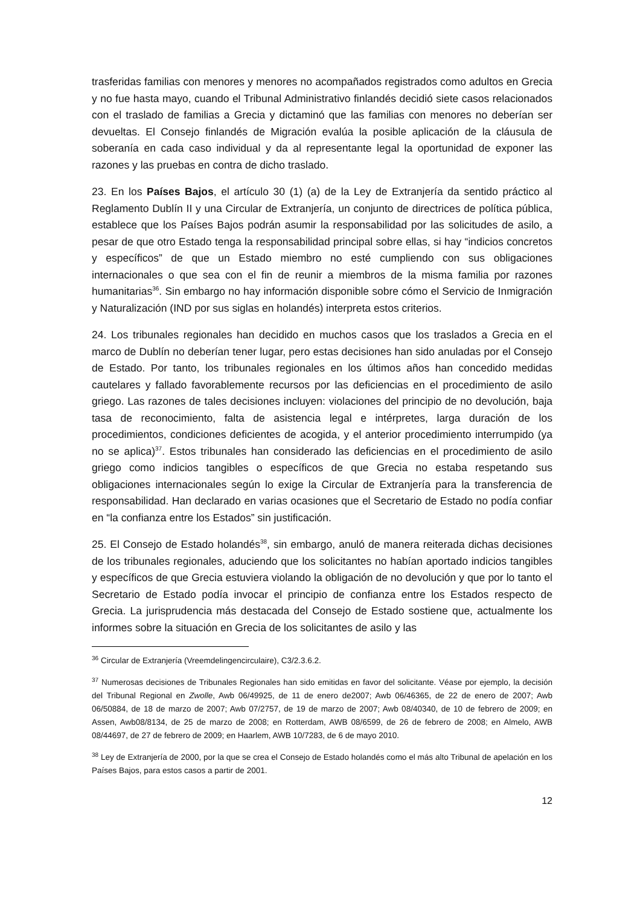trasferidas familias con menores y menores no acompañados registrados como adultos en Grecia y no fue hasta mayo, cuando el Tribunal Administrativo finlandés decidió siete casos relacionados con el traslado de familias a Grecia y dictaminó que las familias con menores no deberían ser devueltas. El Consejo finlandés de Migración evalúa la posible aplicación de la cláusula de soberanía en cada caso individual y da al representante legal la oportunidad de exponer las razones y las pruebas en contra de dicho traslado.
23. En los Países Bajos, el artículo 30 (1) (a) de la Ley de Extranjería da sentido práctico al Reglamento Dublín II y una Circular de Extranjería, un conjunto de directrices de política pública, establece que los Países Bajos podrán asumir la responsabilidad por las solicitudes de asilo, a pesar de que otro Estado tenga la responsabilidad principal sobre ellas, si hay “indicios concretos y específicos” de que un Estado miembro no esté cumpliendo con sus obligaciones internacionales o que sea con el fin de reunir a miembros de la misma familia por razones humanitarias<sup>36</sup>. Sin embargo no hay información disponible sobre cómo el Servicio de Inmigración y Naturalización (IND por sus siglas en holandés) interpreta estos criterios.
24. Los tribunales regionales han decidido en muchos casos que los traslados a Grecia en el marco de Dublín no deberían tener lugar, pero estas decisiones han sido anuladas por el Consejo de Estado. Por tanto, los tribunales regionales en los últimos años han concedido medidas cautelares y fallado favorablemente recursos por las deficiencias en el procedimiento de asilo griego. Las razones de tales decisiones incluyen: violaciones del principio de no devolución, baja tasa de reconocimiento, falta de asistencia legal e intérpretes, larga duración de los procedimientos, condiciones deficientes de acogida, y el anterior procedimiento interrumpido (ya no se aplica)<sup>37</sup>. Estos tribunales han considerado las deficiencias en el procedimiento de asilo griego como indicios tangibles o específicos de que Grecia no estaba respetando sus obligaciones internacionales según lo exige la Circular de Extranjería para la transferencia de responsabilidad. Han declarado en varias ocasiones que el Secretario de Estado no podía confiar en “la confianza entre los Estados” sin justificación.
25. El Consejo de Estado holandés<sup>38</sup>, sin embargo, anuló de manera reiterada dichas decisiones de los tribunales regionales, aduciendo que los solicitantes no habían aportado indicios tangibles y específicos de que Grecia estuviera violando la obligación de no devolución y que por lo tanto el Secretario de Estado podía invocar el principio de confianza entre los Estados respecto de Grecia. La jurisprudencia más destacada del Consejo de Estado sostiene que, actualmente los informes sobre la situación en Grecia de los solicitantes de asilo y las
<sup>36</sup> Circular de Extranjería (Vreemdelingencirculaire), C3/2.3.6.2.
<sup>37</sup> Numerosas decisiones de Tribunales Regionales han sido emitidas en favor del solicitante. Véase por ejemplo, la decisión del Tribunal Regional en Zwolle, Awb 06/49925, de 11 de enero de2007; Awb 06/46365, de 22 de enero de 2007; Awb 06/50884, de 18 de marzo de 2007; Awb 07/2757, de 19 de marzo de 2007; Awb 08/40340, de 10 de febrero de 2009; en Assen, Awb08/8134, de 25 de marzo de 2008; en Rotterdam, AWB 08/6599, de 26 de febrero de 2008; en Almelo, AWB 08/44697, de 27 de febrero de 2009; en Haarlem, AWB 10/7283, de 6 de mayo 2010.
<sup>38</sup> Ley de Extranjería de 2000, por la que se crea el Consejo de Estado holandés como el más alto Tribunal de apelación en los Países Bajos, para estos casos a partir de 2001.
12